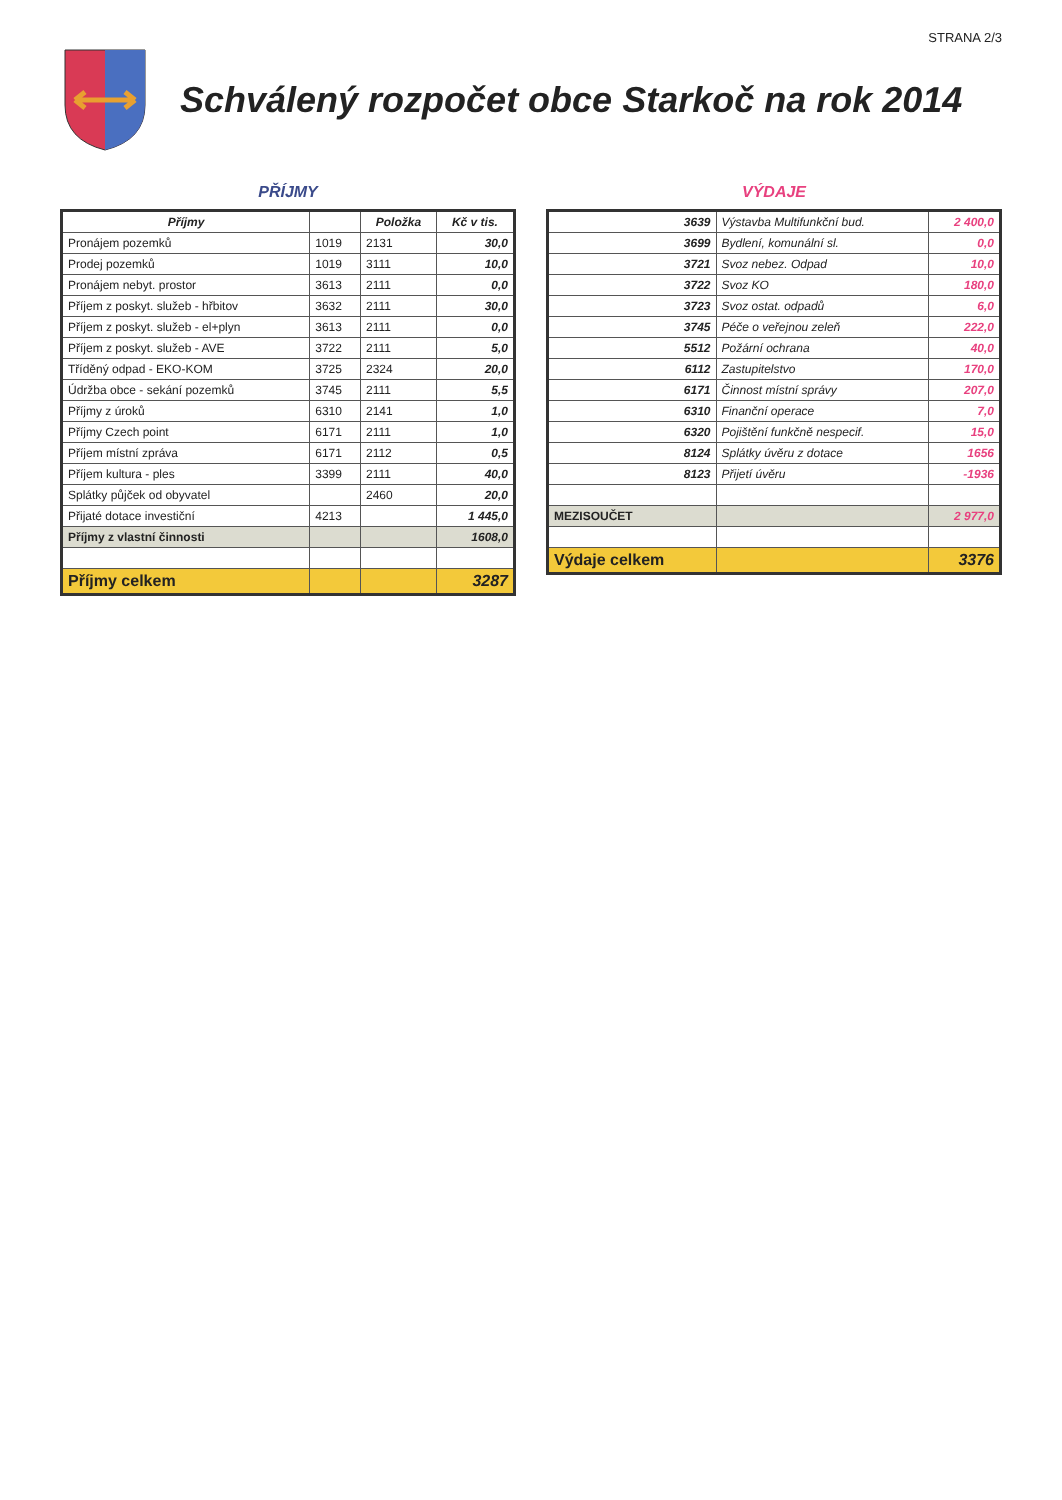STRANA 2/3
Schválený rozpočet obce Starkoč na rok 2014
PŘÍJMY
| Příjmy | | Položka | Kč v tis. |
| --- | --- | --- | --- |
| Pronájem pozemků | 1019 | 2131 | 30,0 |
| Prodej pozemků | 1019 | 3111 | 10,0 |
| Pronájem nebyt. prostor | 3613 | 2111 | 0,0 |
| Příjem z poskyt. služeb - hřbitov | 3632 | 2111 | 30,0 |
| Příjem z poskyt. služeb - el+plyn | 3613 | 2111 | 0,0 |
| Příjem z poskyt. služeb - AVE | 3722 | 2111 | 5,0 |
| Tříděný odpad - EKO-KOM | 3725 | 2324 | 20,0 |
| Údržba obce - sekání pozemků | 3745 | 2111 | 5,5 |
| Příjmy z úroků | 6310 | 2141 | 1,0 |
| Příjmy Czech point | 6171 | 2111 | 1,0 |
| Příjem místní zpráva | 6171 | 2112 | 0,5 |
| Příjem kultura - ples | 3399 | 2111 | 40,0 |
| Splátky půjček od obyvatel | | 2460 | 20,0 |
| Přijaté dotace investiční | 4213 | | 1 445,0 |
| Příjmy z vlastní činnosti | | | 1608,0 |
| Příjmy celkem | | | 3287 |
VÝDAJE
| 3639 | Výstavba Multifunkční bud. | 2 400,0 |
| 3699 | Bydlení, komunální sl. | 0,0 |
| 3721 | Svoz nebez. Odpad | 10,0 |
| 3722 | Svoz KO | 180,0 |
| 3723 | Svoz ostat. odpadů | 6,0 |
| 3745 | Péče o veřejnou zeleň | 222,0 |
| 5512 | Požární ochrana | 40,0 |
| 6112 | Zastupitelstvo | 170,0 |
| 6171 | Činnost místní správy | 207,0 |
| 6310 | Finanční operace | 7,0 |
| 6320 | Pojištění funkčně nespecif. | 15,0 |
| 8124 | Splátky úvěru z dotace | 1656 |
| 8123 | Přijetí úvěru | -1936 |
| MEZISOUČET | | 2 977,0 |
| Výdaje celkem | | 3376 |